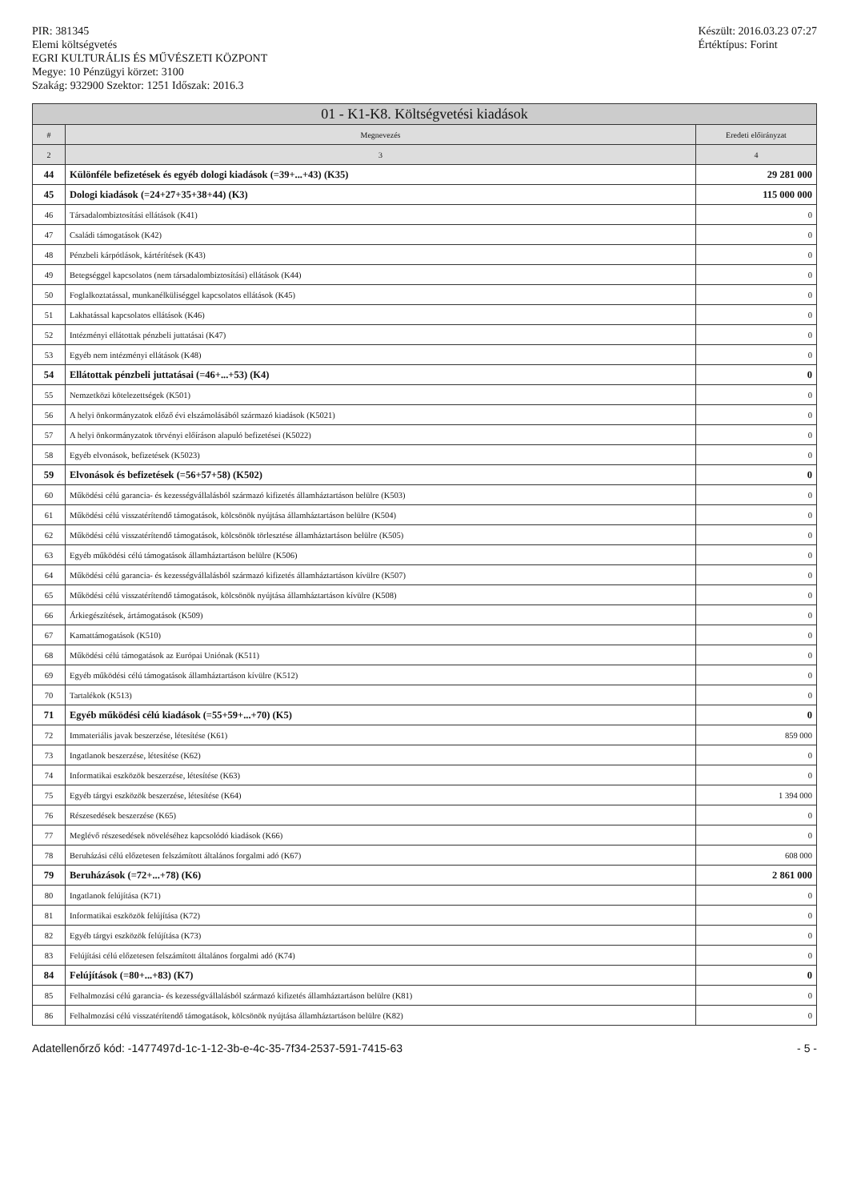PIR: 381345
Elemi költségvetés
EGRI KULTURÁLIS ÉS MŰVÉSZETI KÖZPONT
Megye: 10 Pénzügyi körzet: 3100
Szakág: 932900 Szektor: 1251 Időszak: 2016.3
Készült: 2016.03.23 07:27
Értéktípus: Forint
| 01 - K1-K8. Költségvetési kiadások | | |
| --- | --- | --- |
| # | Megnevezés | Eredeti előirányzat |
| 2 | 3 | 4 |
| 44 | Különféle befizetések és egyéb dologi kiadások (=39+...+43) (K35) | 29 281 000 |
| 45 | Dologi kiadások (=24+27+35+38+44) (K3) | 115 000 000 |
| 46 | Társadalombiztosítási ellátások (K41) | 0 |
| 47 | Családi támogatások (K42) | 0 |
| 48 | Pénzbeli kárpótlások, kártérítések (K43) | 0 |
| 49 | Betegséggel kapcsolatos (nem társadalombiztosítási) ellátások (K44) | 0 |
| 50 | Foglalkoztatással, munkanélküliséggel kapcsolatos ellátások (K45) | 0 |
| 51 | Lakhatással kapcsolatos ellátások (K46) | 0 |
| 52 | Intézményi ellátottak pénzbeli juttatásai (K47) | 0 |
| 53 | Egyéb nem intézményi ellátások (K48) | 0 |
| 54 | Ellátottak pénzbeli juttatásai (=46+...+53) (K4) | 0 |
| 55 | Nemzetközi kötelezettségek (K501) | 0 |
| 56 | A helyi önkormányzatok előző évi elszámolásából származó kiadások (K5021) | 0 |
| 57 | A helyi önkormányzatok törvényi előíráson alapuló befizetései (K5022) | 0 |
| 58 | Egyéb elvonások, befizetések (K5023) | 0 |
| 59 | Elvonások és befizetések (=56+57+58) (K502) | 0 |
| 60 | Működési célú garancia- és kezességvállalásból származó kifizetés államháztartáson belülre (K503) | 0 |
| 61 | Működési célú visszatérítendő támogatások, kölcsönök nyújtása államháztartáson belülre (K504) | 0 |
| 62 | Működési célú visszatérítendő támogatások, kölcsönök törlesztése államháztartáson belülre (K505) | 0 |
| 63 | Egyéb működési célú támogatások államháztartáson belülre (K506) | 0 |
| 64 | Működési célú garancia- és kezességvállalásból származó kifizetés államháztartáson kívülre (K507) | 0 |
| 65 | Működési célú visszatérítendő támogatások, kölcsönök nyújtása államháztartáson kívülre (K508) | 0 |
| 66 | Árkiegészítések, ártámogatások (K509) | 0 |
| 67 | Kamattámogatások (K510) | 0 |
| 68 | Működési célú támogatások az Európai Uniónak (K511) | 0 |
| 69 | Egyéb működési célú támogatások államháztartáson kívülre (K512) | 0 |
| 70 | Tartalékok (K513) | 0 |
| 71 | Egyéb működési célú kiadások (=55+59+...+70) (K5) | 0 |
| 72 | Immateriális javak beszerzése, létesítése (K61) | 859 000 |
| 73 | Ingatlanok beszerzése, létesítése (K62) | 0 |
| 74 | Informatikai eszközök beszerzése, létesítése (K63) | 0 |
| 75 | Egyéb tárgyi eszközök beszerzése, létesítése (K64) | 1 394 000 |
| 76 | Részesedések beszerzése (K65) | 0 |
| 77 | Meglévő részesedések növeléséhez kapcsolódó kiadások (K66) | 0 |
| 78 | Beruházási célú előzetesen felszámított általános forgalmi adó (K67) | 608 000 |
| 79 | Beruházások (=72+...+78) (K6) | 2 861 000 |
| 80 | Ingatlanok felújítása (K71) | 0 |
| 81 | Informatikai eszközök felújítása (K72) | 0 |
| 82 | Egyéb tárgyi eszközök felújítása (K73) | 0 |
| 83 | Felújítási célú előzetesen felszámított általános forgalmi adó (K74) | 0 |
| 84 | Felújítások (=80+...+83) (K7) | 0 |
| 85 | Felhalmozási célú garancia- és kezességvállalásból származó kifizetés államháztartáson belülre (K81) | 0 |
| 86 | Felhalmozási célú visszatérítendő támogatások, kölcsönök nyújtása államháztartáson belülre (K82) | 0 |
Adatellenőrző kód: -1477497d-1c-1-12-3b-e-4c-35-7f34-2537-591-7415-63 - 5 -